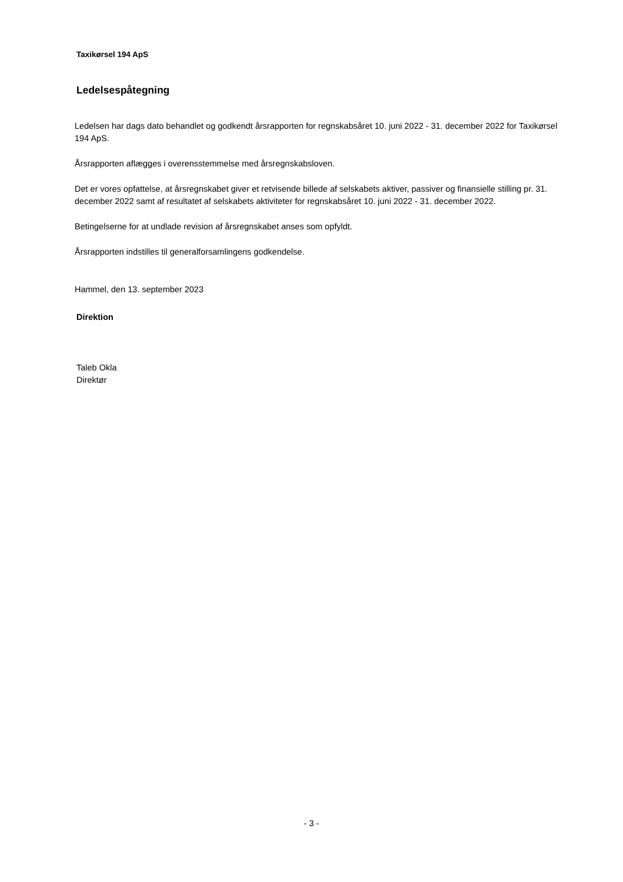Taxikørsel 194 ApS
Ledelsespåtegning
Ledelsen har dags dato behandlet og godkendt årsrapporten for regnskabsåret 10. juni 2022 - 31. december 2022 for Taxikørsel 194 ApS.
Årsrapporten aflægges i overensstemmelse med årsregnskabsloven.
Det er vores opfattelse, at årsregnskabet giver et retvisende billede af selskabets aktiver, passiver og finansielle stilling pr. 31. december 2022 samt af resultatet af selskabets aktiviteter for regnskabsåret 10. juni 2022 - 31. december 2022.
Betingelserne for at undlade revision af årsregnskabet anses som opfyldt.
Årsrapporten indstilles til generalforsamlingens godkendelse.
Hammel, den 13. september 2023
Direktion
Taleb Okla
Direktør
- 3 -